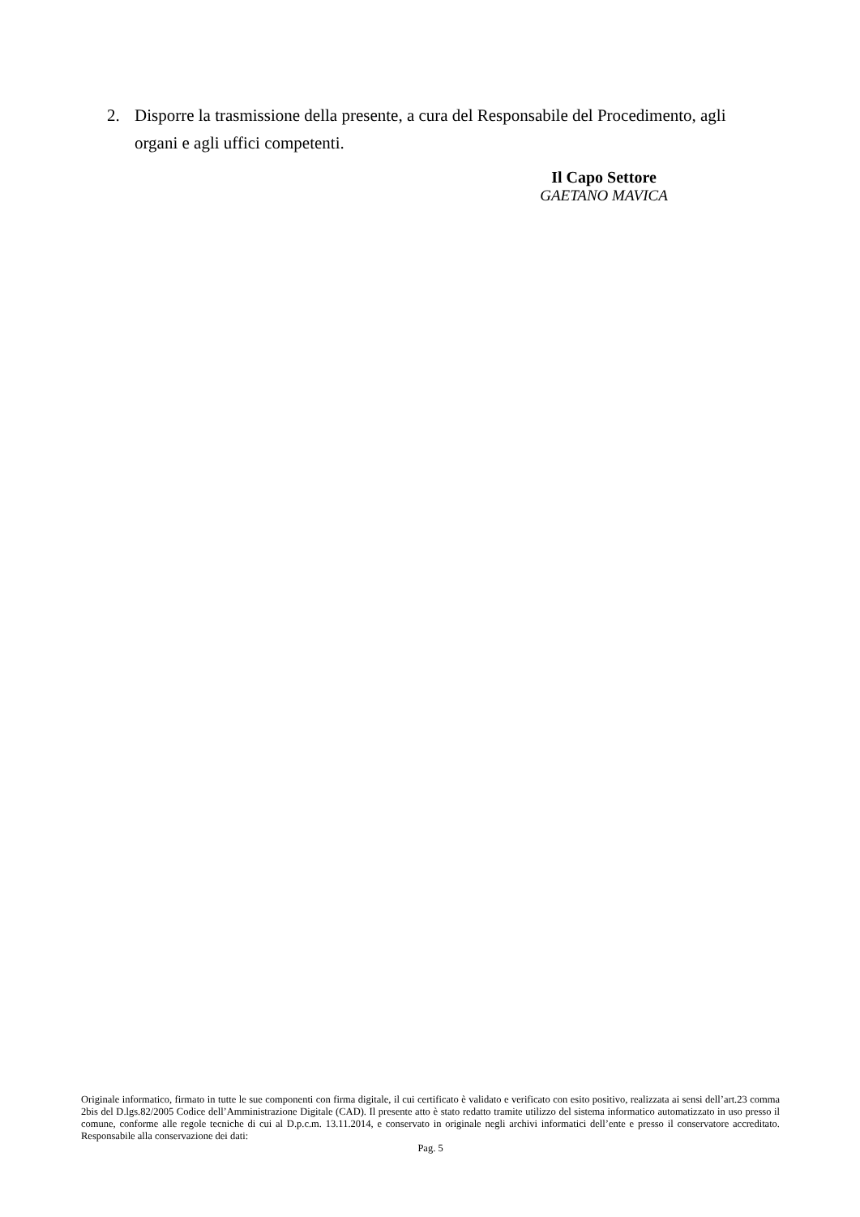2. Disporre la trasmissione della presente, a cura del Responsabile del Procedimento, agli
organi e agli uffici competenti.
Il Capo Settore
GAETANO MAVICA
Originale informatico, firmato in tutte le sue componenti con firma digitale, il cui certificato è validato e verificato con esito positivo, realizzata ai sensi dell’art.23 comma 2bis del D.lgs.82/2005 Codice dell’Amministrazione Digitale (CAD). Il presente atto è stato redatto tramite utilizzo del sistema informatico automatizzato in uso presso il comune, conforme alle regole tecniche di cui al D.p.c.m. 13.11.2014, e conservato in originale negli archivi informatici dell’ente e presso il conservatore accreditato. Responsabile alla conservazione dei dati:
Pag. 5